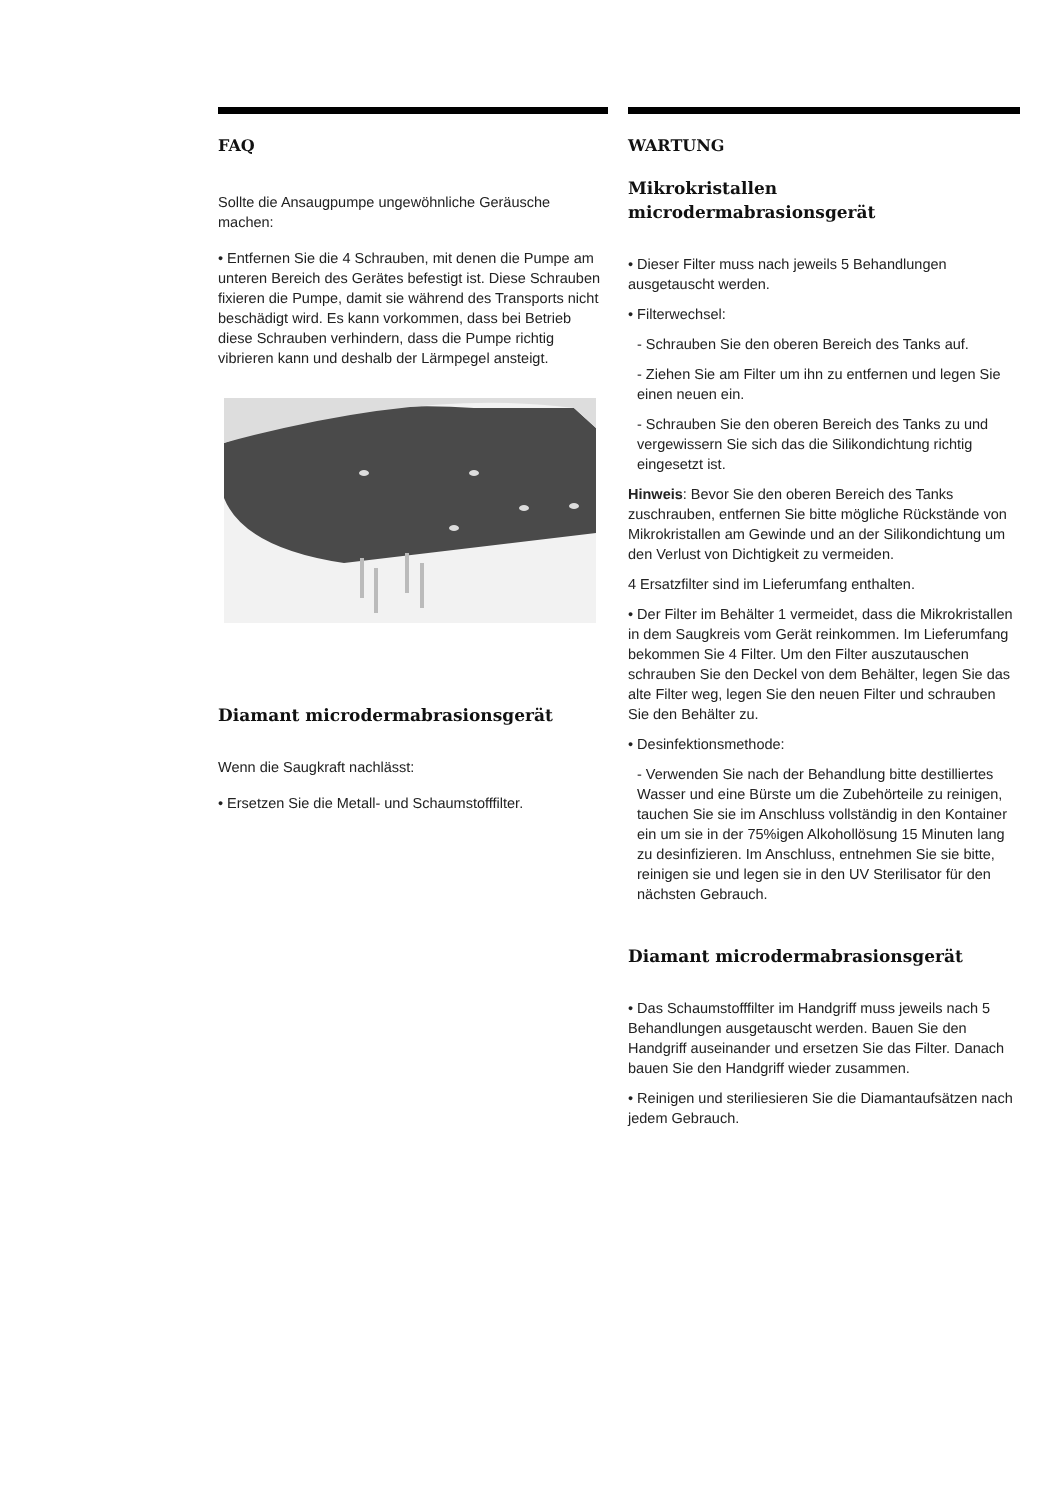FAQ
Sollte die Ansaugpumpe ungewöhnliche Geräusche machen:
• Entfernen Sie die 4 Schrauben, mit denen die Pumpe am unteren Bereich des Gerätes befestigt ist. Diese Schrauben fixieren die Pumpe, damit sie während des Transports nicht beschädigt wird. Es kann vorkommen, dass bei Betrieb diese Schrauben verhindern, dass die Pumpe richtig vibrieren kann und deshalb der Lärmpegel ansteigt.
Diamant microdermabrasionsgerät
Wenn die Saugkraft nachlässt:
• Ersetzen Sie die Metall- und Schaumstofffilter.
WARTUNG
Mikrokristallen microdermabrasionsgerät
• Dieser Filter muss nach jeweils 5 Behandlungen ausgetauscht werden.
• Filterwechsel:
- Schrauben Sie den oberen Bereich des Tanks auf.
- Ziehen Sie am Filter um ihn zu entfernen und legen Sie einen neuen ein.
- Schrauben Sie den oberen Bereich des Tanks zu und vergewissern Sie sich das die Silikondichtung richtig eingesetzt ist.
Hinweis: Bevor Sie den oberen Bereich des Tanks zuschrauben, entfernen Sie bitte mögliche Rückstände von Mikrokristallen am Gewinde und an der Silikondichtung um den Verlust von Dichtigkeit zu vermeiden.
4 Ersatzfilter sind im Lieferumfang enthalten.
• Der Filter im Behälter 1 vermeidet, dass die Mikrokristallen in dem Saugkreis vom Gerät reinkommen. Im Lieferumfang bekommen Sie 4 Filter. Um den Filter auszutauschen schrauben Sie den Deckel von dem Behälter, legen Sie das alte Filter weg, legen Sie den neuen Filter und schrauben Sie den Behälter zu.
• Desinfektionsmethode:
- Verwenden Sie nach der Behandlung bitte destilliertes Wasser und eine Bürste um die Zubehörteile zu reinigen, tauchen Sie sie im Anschluss vollständig in den Kontainer ein um sie in der 75%igen Alkohollösung 15 Minuten lang zu desinfizieren. Im Anschluss, entnehmen Sie sie bitte, reinigen sie und legen sie in den UV Sterilisator für den nächsten Gebrauch.
Diamant microdermabrasionsgerät
• Das Schaumstofffilter im Handgriff muss jeweils nach 5 Behandlungen ausgetauscht werden. Bauen Sie den Handgriff auseinander und ersetzen Sie das Filter. Danach bauen Sie den Handgriff wieder zusammen.
• Reinigen und steriliesieren Sie die Diamantaufsätzen nach jedem Gebrauch.